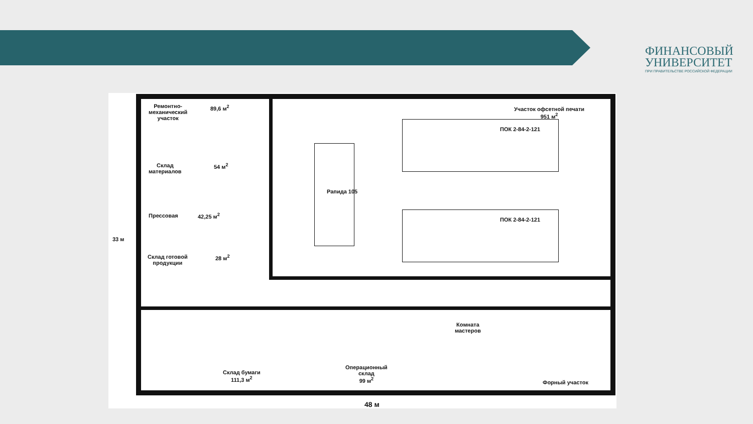ФИНАНСОВЫЙ
УНИВЕРСИТЕТ
ПРИ ПРАВИТЕЛЬСТВЕ РОССИЙСКОЙ ФЕДЕРАЦИИ
Ремонтно-
механический
участок
89,6 м<sup>2</sup>
Склад
материалов
54 м<sup>2</sup>
Прессовая 42,25 м<sup>2</sup>
Склад готовой
продукции
28 м<sup>2</sup>
Участок офсетной печати
951 м<sup>2</sup>
ПОК 2-84-2-121
ПОК 2-84-2-121
Рапида 105
Комната
мастеров
Склад бумаги
111,3 м<sup>2</sup>
Операционный
склад
99 м<sup>2</sup>
Форный участок
33 м
48 м